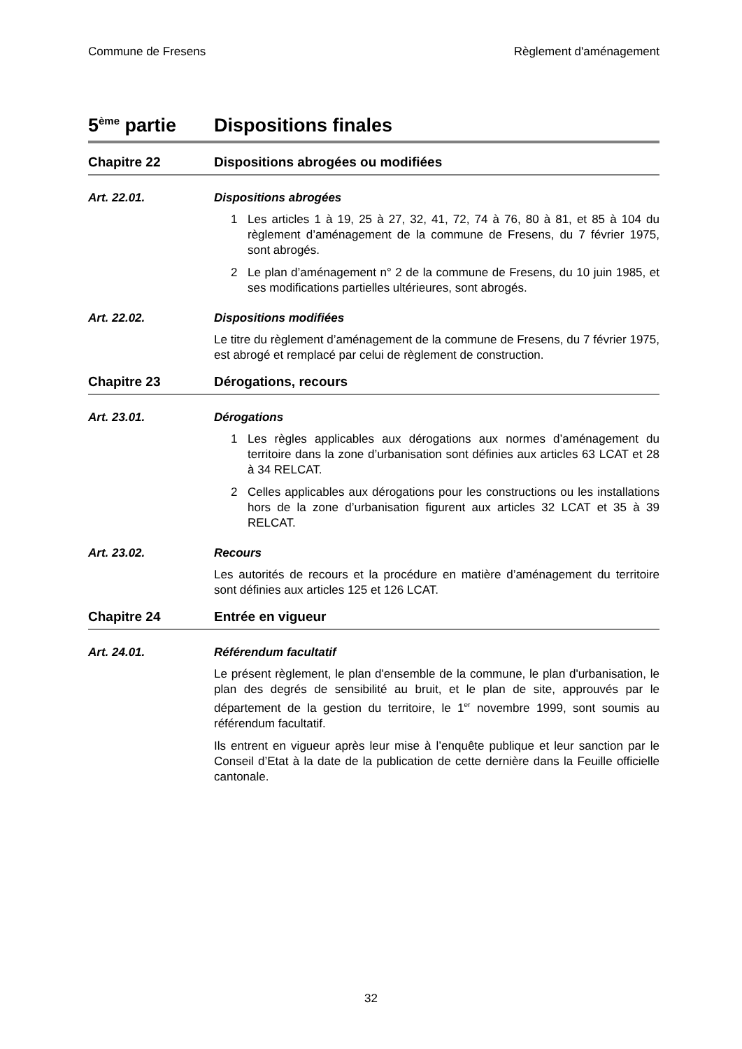Commune de Fresens Règlement d'aménagement
5<sup>ème</sup> partie Dispositions finales
Chapitre 22 Dispositions abrogées ou modifiées
Art. 22.01. Dispositions abrogées
1 Les articles 1 à 19, 25 à 27, 32, 41, 72, 74 à 76, 80 à 81, et 85 à 104 du règlement d’aménagement de la commune de Fresens, du 7 février 1975, sont abrogés.
2 Le plan d’aménagement n° 2 de la commune de Fresens, du 10 juin 1985, et ses modifications partielles ultérieures, sont abrogés.
Art. 22.02. Dispositions modifiées
Le titre du règlement d’aménagement de la commune de Fresens, du 7 février 1975, est abrogé et remplacé par celui de règlement de construction.
Chapitre 23 Dérogations, recours
Art. 23.01. Dérogations
1 Les règles applicables aux dérogations aux normes d’aménagement du territoire dans la zone d’urbanisation sont définies aux articles 63 LCAT et 28 à 34 RELCAT.
2 Celles applicables aux dérogations pour les constructions ou les installations hors de la zone d’urbanisation figurent aux articles 32 LCAT et 35 à 39 RELCAT.
Art. 23.02. Recours
Les autorités de recours et la procédure en matière d’aménagement du territoire sont définies aux articles 125 et 126 LCAT.
Chapitre 24 Entrée en vigueur
Art. 24.01. Référendum facultatif
Le présent règlement, le plan d'ensemble de la commune, le plan d'urbanisation, le plan des degrés de sensibilité au bruit, et le plan de site, approuvés par le département de la gestion du territoire, le 1<sup>er</sup> novembre 1999, sont soumis au référendum facultatif.
Ils entrent en vigueur après leur mise à l’enquête publique et leur sanction par le Conseil d’Etat à la date de la publication de cette dernière dans la Feuille officielle cantonale.
32